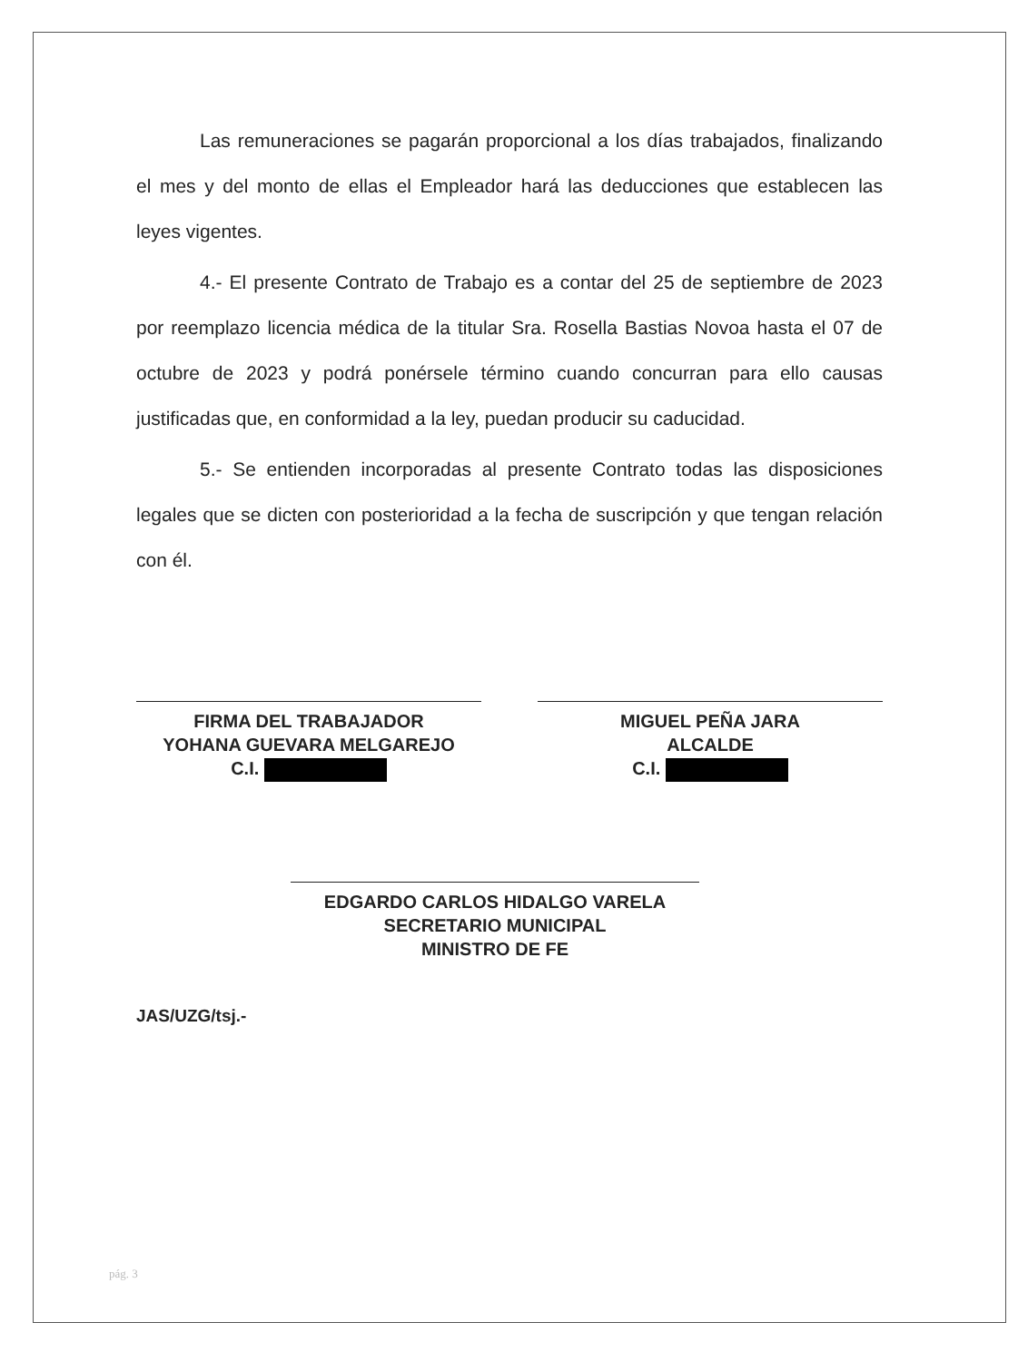Las remuneraciones se pagarán proporcional a los días trabajados, finalizando el mes y del monto de ellas el Empleador hará las deducciones que establecen las leyes vigentes.
4.- El presente Contrato de Trabajo es a contar del 25 de septiembre de 2023 por reemplazo licencia médica de la titular Sra. Rosella Bastias Novoa hasta el 07 de octubre de 2023 y podrá ponérsele término cuando concurran para ello causas justificadas que, en conformidad a la ley, puedan producir su caducidad.
5.- Se entienden incorporadas al presente Contrato todas las disposiciones legales que se dicten con posterioridad a la fecha de suscripción y que tengan relación con él.
FIRMA DEL TRABAJADOR
YOHANA GUEVARA MELGAREJO
C.I.
MIGUEL PEÑA JARA
ALCALDE
C.I.
EDGARDO CARLOS HIDALGO VARELA
SECRETARIO MUNICIPAL
MINISTRO DE FE
JAS/UZG/tsj.-
pág. 3